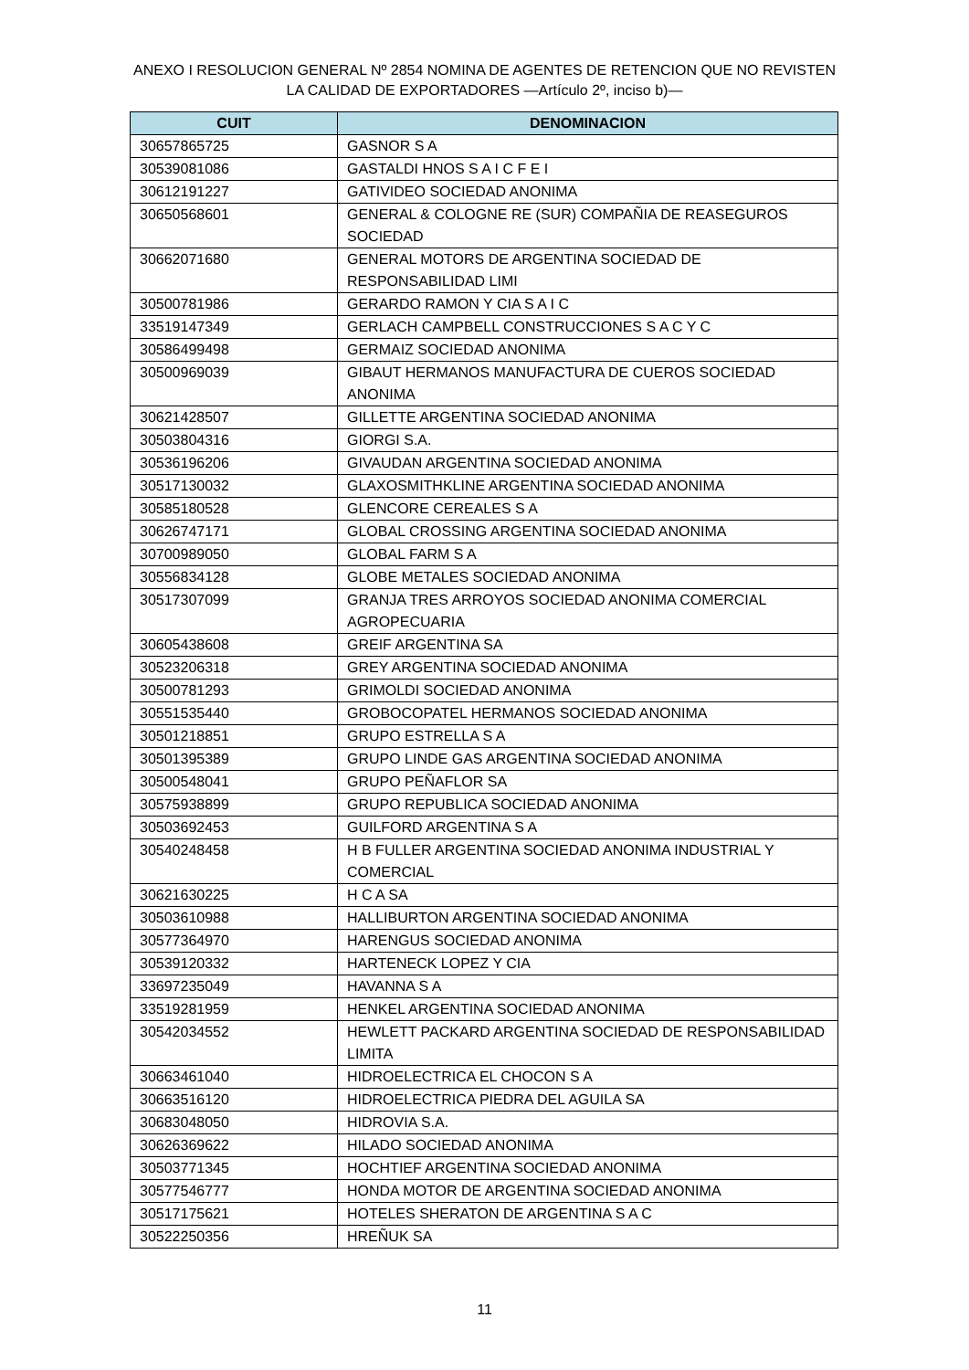ANEXO I RESOLUCION GENERAL Nº 2854 NOMINA DE AGENTES DE RETENCION QUE NO REVISTEN LA CALIDAD DE EXPORTADORES —Artículo 2º, inciso b)—
| CUIT | DENOMINACION |
| --- | --- |
| 30657865725 | GASNOR S A |
| 30539081086 | GASTALDI HNOS S A I C F E I |
| 30612191227 | GATIVIDEO SOCIEDAD ANONIMA |
| 30650568601 | GENERAL & COLOGNE RE (SUR) COMPAÑIA DE REASEGUROS SOCIEDAD |
| 30662071680 | GENERAL MOTORS DE ARGENTINA SOCIEDAD DE RESPONSABILIDAD LIMI |
| 30500781986 | GERARDO RAMON Y CIA S A I C |
| 33519147349 | GERLACH CAMPBELL CONSTRUCCIONES S A C Y C |
| 30586499498 | GERMAIZ SOCIEDAD ANONIMA |
| 30500969039 | GIBAUT HERMANOS MANUFACTURA DE CUEROS SOCIEDAD ANONIMA |
| 30621428507 | GILLETTE ARGENTINA SOCIEDAD ANONIMA |
| 30503804316 | GIORGI S.A. |
| 30536196206 | GIVAUDAN ARGENTINA SOCIEDAD ANONIMA |
| 30517130032 | GLAXOSMITHKLINE ARGENTINA SOCIEDAD ANONIMA |
| 30585180528 | GLENCORE CEREALES S A |
| 30626747171 | GLOBAL CROSSING ARGENTINA SOCIEDAD ANONIMA |
| 30700989050 | GLOBAL FARM S A |
| 30556834128 | GLOBE METALES SOCIEDAD ANONIMA |
| 30517307099 | GRANJA TRES ARROYOS SOCIEDAD ANONIMA COMERCIAL AGROPECUARIA |
| 30605438608 | GREIF ARGENTINA SA |
| 30523206318 | GREY ARGENTINA SOCIEDAD ANONIMA |
| 30500781293 | GRIMOLDI SOCIEDAD ANONIMA |
| 30551535440 | GROBOCOPATEL HERMANOS SOCIEDAD ANONIMA |
| 30501218851 | GRUPO ESTRELLA S A |
| 30501395389 | GRUPO LINDE GAS ARGENTINA SOCIEDAD ANONIMA |
| 30500548041 | GRUPO PEÑAFLOR SA |
| 30575938899 | GRUPO REPUBLICA SOCIEDAD ANONIMA |
| 30503692453 | GUILFORD ARGENTINA S A |
| 30540248458 | H B FULLER ARGENTINA SOCIEDAD ANONIMA INDUSTRIAL Y COMERCIAL |
| 30621630225 | H C A SA |
| 30503610988 | HALLIBURTON ARGENTINA SOCIEDAD ANONIMA |
| 30577364970 | HARENGUS SOCIEDAD ANONIMA |
| 30539120332 | HARTENECK LOPEZ Y CIA |
| 33697235049 | HAVANNA S A |
| 33519281959 | HENKEL ARGENTINA SOCIEDAD ANONIMA |
| 30542034552 | HEWLETT PACKARD ARGENTINA SOCIEDAD DE RESPONSABILIDAD LIMITA |
| 30663461040 | HIDROELECTRICA EL CHOCON S A |
| 30663516120 | HIDROELECTRICA PIEDRA DEL AGUILA SA |
| 30683048050 | HIDROVIA S.A. |
| 30626369622 | HILADO SOCIEDAD ANONIMA |
| 30503771345 | HOCHTIEF ARGENTINA SOCIEDAD ANONIMA |
| 30577546777 | HONDA MOTOR DE ARGENTINA SOCIEDAD ANONIMA |
| 30517175621 | HOTELES SHERATON DE ARGENTINA S A C |
| 30522250356 | HREÑUK SA |
11